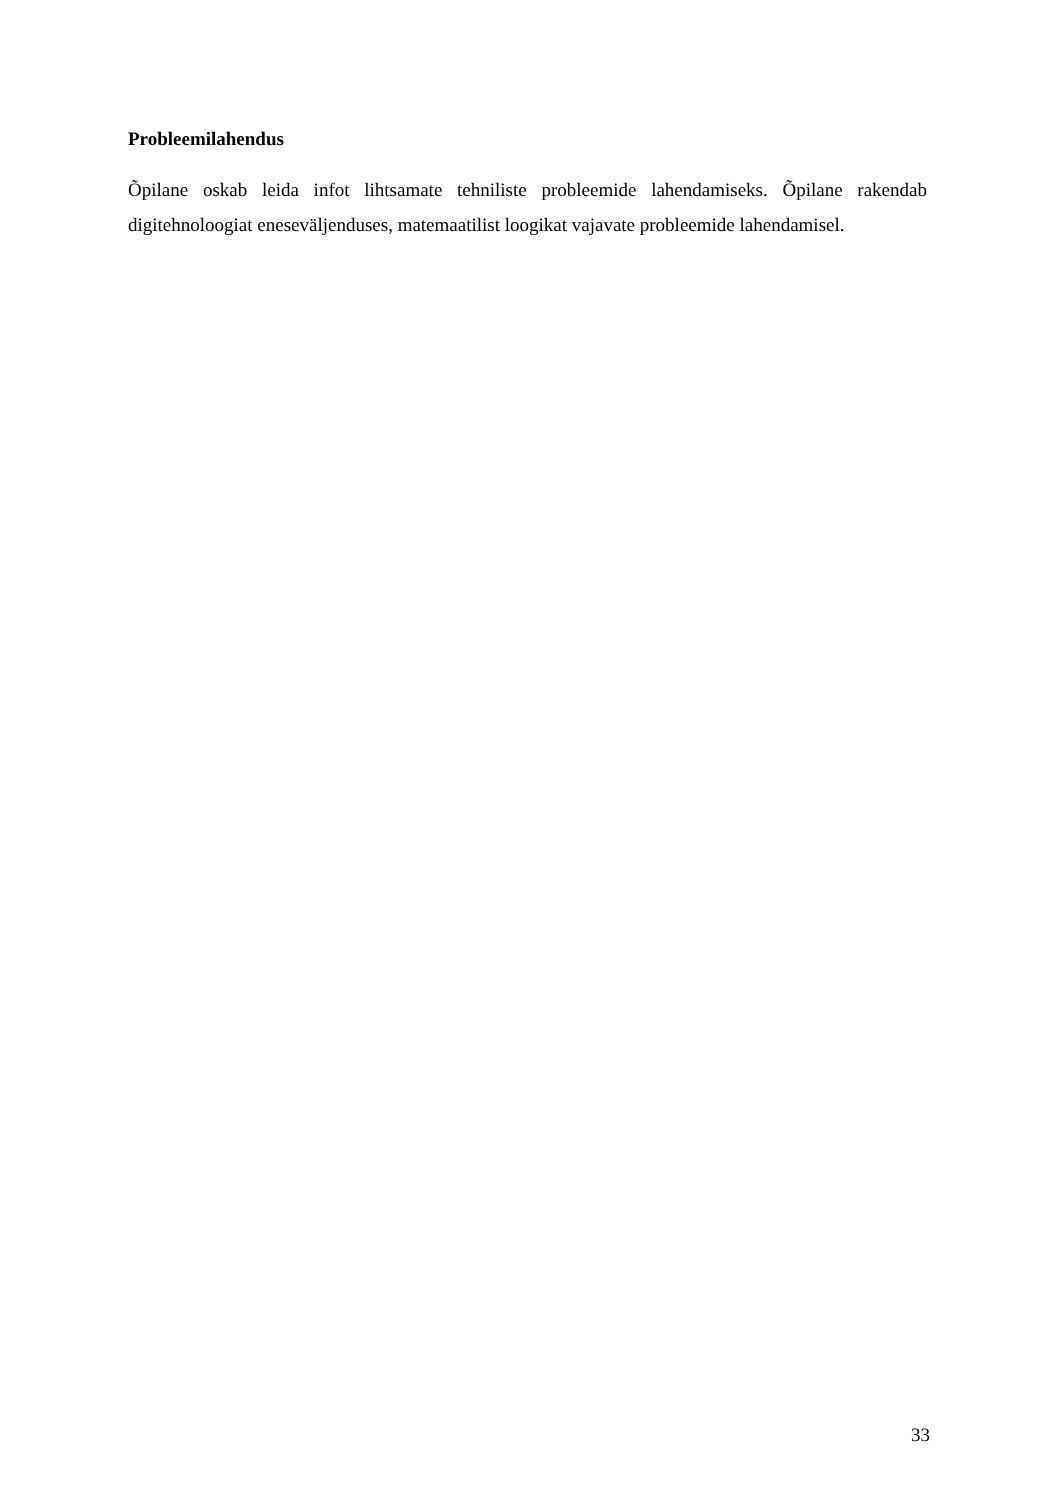Probleemilahendus
Õpilane oskab leida infot lihtsamate tehniliste probleemide lahendamiseks. Õpilane rakendab digitehnoloogiat eneseväljenduses, matemaatilist loogikat vajavate probleemide lahendamisel.
33